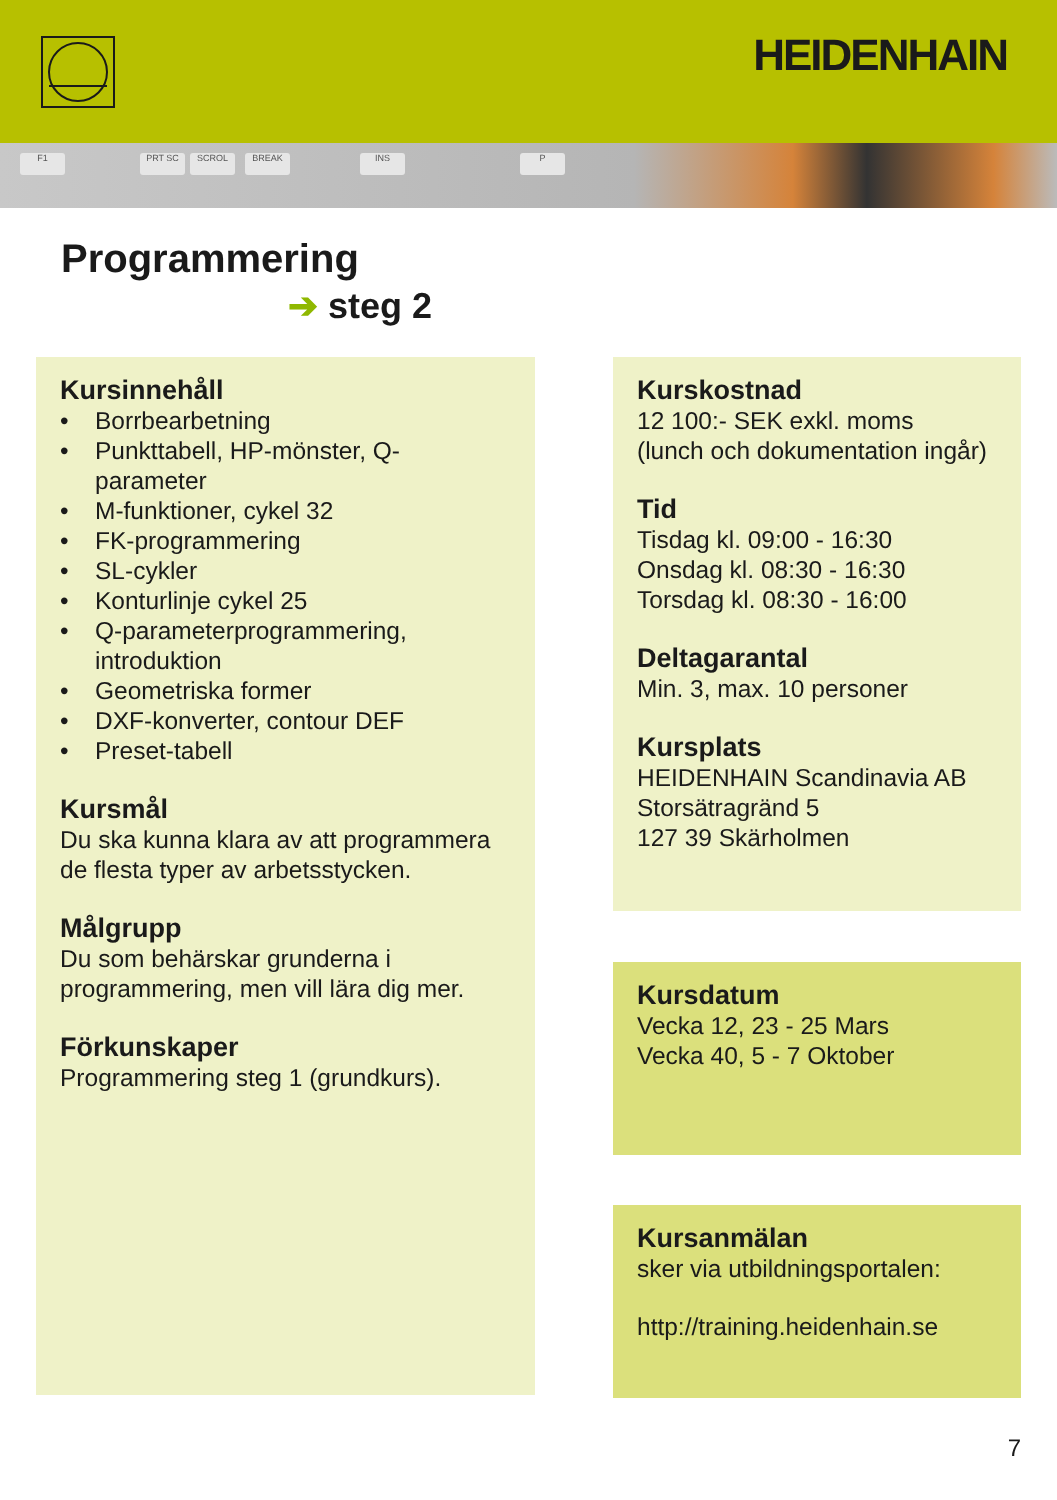HEIDENHAIN
F1 PRT SC SCROL BREAK INS P
Programmering
➔ steg 2
Kursinnehåll
• Borrbearbetning
• Punkttabell, HP-mönster, Q-parameter
• M-funktioner, cykel 32
• FK-programmering
• SL-cykler
• Konturlinje cykel 25
• Q-parameterprogrammering, introduktion
• Geometriska former
• DXF-konverter, contour DEF
• Preset-tabell
Kursmål
Du ska kunna klara av att programmera de flesta typer av arbetsstycken.
Målgrupp
Du som behärskar grunderna i programmering, men vill lära dig mer.
Förkunskaper
Programmering steg 1 (grundkurs).
Kurskostnad
12 100:- SEK exkl. moms
(lunch och dokumentation ingår)
Tid
Tisdag kl. 09:00 - 16:30
Onsdag kl. 08:30 - 16:30
Torsdag kl. 08:30 - 16:00
Deltagarantal
Min. 3, max. 10 personer
Kursplats
HEIDENHAIN Scandinavia AB
Storsätragränd 5
127 39 Skärholmen
Kursdatum
Vecka 12, 23 - 25 Mars
Vecka 40, 5 - 7 Oktober
Kursanmälan
sker via utbildningsportalen:
http://training.heidenhain.se
7